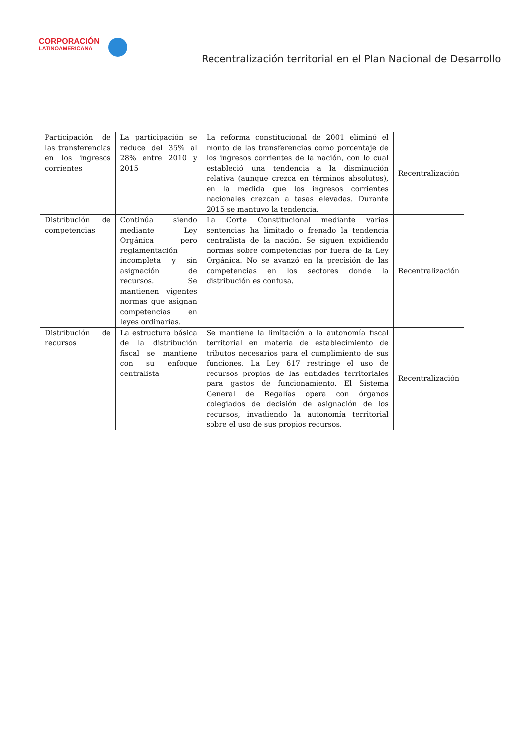CORPORACIÓN
LATINOAMERICANA
Recentralización territorial en el Plan Nacional de Desarrollo
| Participación de las transferencias en los ingresos corrientes | La participación se reduce del 35% al 28% entre 2010 y 2015 | La reforma constitucional de 2001 eliminó el monto de las transferencias como porcentaje de los ingresos corrientes de la nación, con lo cual estableció una tendencia a la disminución relativa (aunque crezca en términos absolutos), en la medida que los ingresos corrientes nacionales crezcan a tasas elevadas. Durante 2015 se mantuvo la tendencia. | Recentralización |
| Distribución de competencias | Continúa siendo mediante Ley Orgánica pero reglamentación incompleta y sin asignación de recursos. Se mantienen vigentes normas que asignan competencias en leyes ordinarias. | La Corte Constitucional mediante varias sentencias ha limitado o frenado la tendencia centralista de la nación. Se siguen expidiendo normas sobre competencias por fuera de la Ley Orgánica. No se avanzó en la precisión de las competencias en los sectores donde la distribución es confusa. | Recentralización |
| Distribución de recursos | La estructura básica de la distribución fiscal se mantiene con su enfoque centralista | Se mantiene la limitación a la autonomía fiscal territorial en materia de establecimiento de tributos necesarios para el cumplimiento de sus funciones. La Ley 617 restringe el uso de recursos propios de las entidades territoriales para gastos de funcionamiento. El Sistema General de Regalías opera con órganos colegiados de decisión de asignación de los recursos, invadiendo la autonomía territorial sobre el uso de sus propios recursos. | Recentralización |